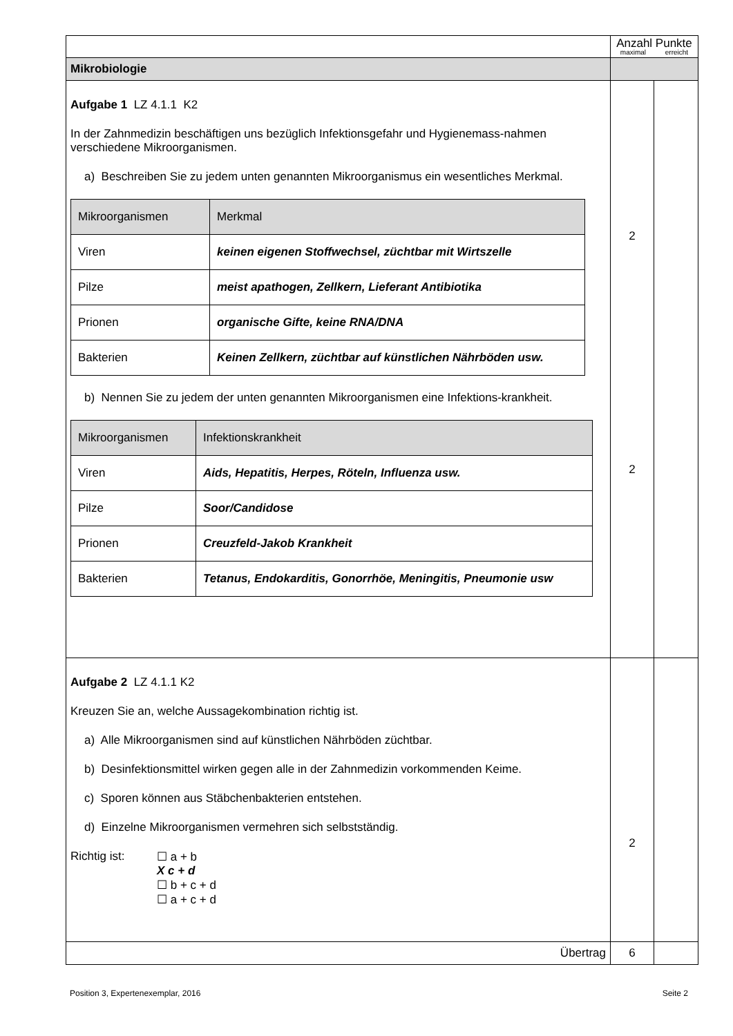| | Anzahl Punkte maximal erreicht | |
| Mikrobiologie | | |
| Aufgabe 1 LZ 4.1.1 K2 In der Zahnmedizin beschäftigen uns bezüglich Infektionsgefahr und Hygienemass-nahmen verschiedene Mikroorganismen. a) Beschreiben Sie zu jedem unten genannten Mikroorganismus ein wesentliches Merkmal. / Mikroorganismen / Merkmal / / Viren / keinen eigenen Stoffwechsel, züchtbar mit Wirtszelle / / Pilze / meist apathogen, Zellkern, Lieferant Antibiotika / / Prionen / organische Gifte, keine RNA/DNA / / Bakterien / Keinen Zellkern, züchtbar auf künstlichen Nährböden usw. / b) Nennen Sie zu jedem der unten genannten Mikroorganismen eine Infektions-krankheit. / Mikroorganismen / Infektionskrankheit / / Viren / Aids, Hepatitis, Herpes, Röteln, Influenza usw. / / Pilze / Soor/Candidose / / Prionen / Creuzfeld-Jakob Krankheit / / Bakterien / Tetanus, Endokarditis, Gonorrhöe, Meningitis, Pneumonie usw / | 2 2 | |
| Aufgabe 2 LZ 4.1.1 K2 Kreuzen Sie an, welche Aussagekombination richtig ist. a) Alle Mikroorganismen sind auf künstlichen Nährböden züchtbar. b) Desinfektionsmittel wirken gegen alle in der Zahnmedizin vorkommenden Keime. c) Sporen können aus Stäbchenbakterien entstehen. d) Einzelne Mikroorganismen vermehren sich selbstständig. Richtig ist: ☐ a + b X c + d ☐ b + c + d ☐ a + c + d | 2 | |
| Übertrag | 6 | |
Position 3, Expertenexemplar, 2016 Seite 2